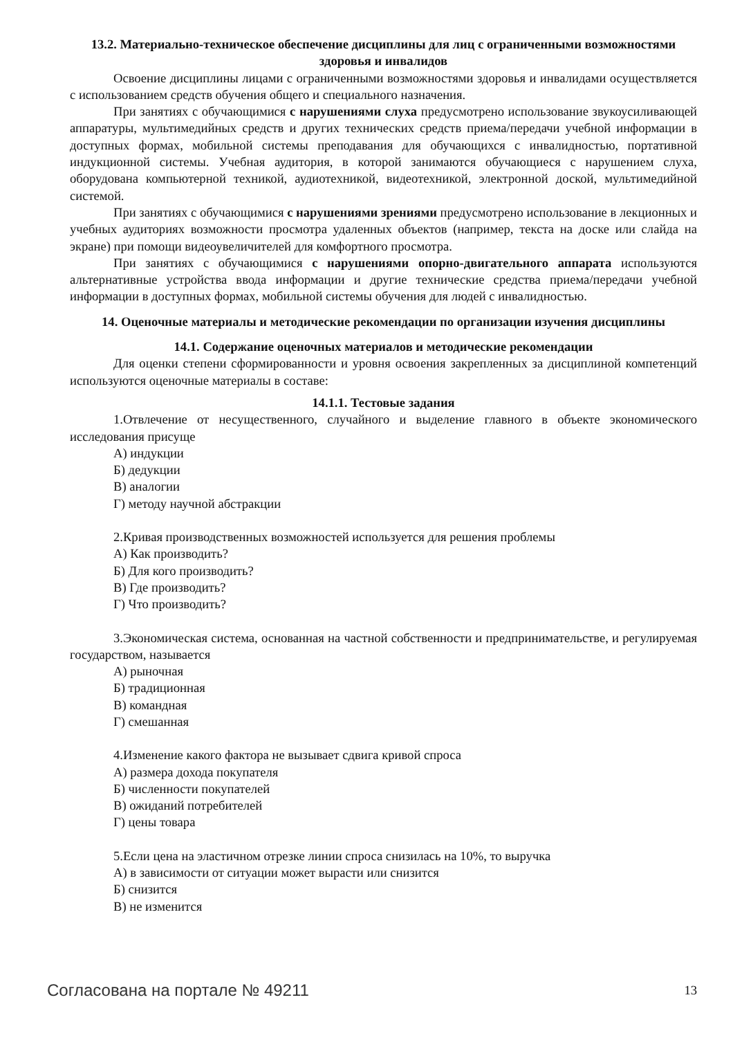13.2. Материально-техническое обеспечение дисциплины для лиц с ограниченными возможностями здоровья и инвалидов
Освоение дисциплины лицами с ограниченными возможностями здоровья и инвалидами осуществляется с использованием средств обучения общего и специального назначения.
При занятиях с обучающимися с нарушениями слуха предусмотрено использование звукоусиливающей аппаратуры, мультимедийных средств и других технических средств приема/передачи учебной информации в доступных формах, мобильной системы преподавания для обучающихся с инвалидностью, портативной индукционной системы. Учебная аудитория, в которой занимаются обучающиеся с нарушением слуха, оборудована компьютерной техникой, аудиотехникой, видеотехникой, электронной доской, мультимедийной системой.
При занятиях с обучающимися с нарушениями зрениями предусмотрено использование в лекционных и учебных аудиториях возможности просмотра удаленных объектов (например, текста на доске или слайда на экране) при помощи видеоувеличителей для комфортного просмотра.
При занятиях с обучающимися с нарушениями опорно-двигательного аппарата используются альтернативные устройства ввода информации и другие технические средства приема/передачи учебной информации в доступных формах, мобильной системы обучения для людей с инвалидностью.
14. Оценочные материалы и методические рекомендации по организации изучения дисциплины
14.1. Содержание оценочных материалов и методические рекомендации
Для оценки степени сформированности и уровня освоения закрепленных за дисциплиной компетенций используются оценочные материалы в составе:
14.1.1. Тестовые задания
1.Отвлечение от несущественного, случайного и выделение главного в объекте экономического исследования присуще
А) индукции
Б) дедукции
В) аналогии
Г) методу научной абстракции
2.Кривая производственных возможностей используется для решения проблемы
А) Как производить?
Б) Для кого производить?
В) Где производить?
Г) Что производить?
3.Экономическая система, основанная на частной собственности и предпринимательстве, и регулируемая государством, называется
А) рыночная
Б) традиционная
В) командная
Г) смешанная
4.Изменение какого фактора не вызывает сдвига кривой спроса
А) размера дохода покупателя
Б) численности покупателей
В) ожиданий потребителей
Г) цены товара
5.Если цена на эластичном отрезке линии спроса снизилась на 10%, то выручка
А) в зависимости от ситуации может вырасти или снизится
Б) снизится
В) не изменится
Согласована на портале № 49211 13